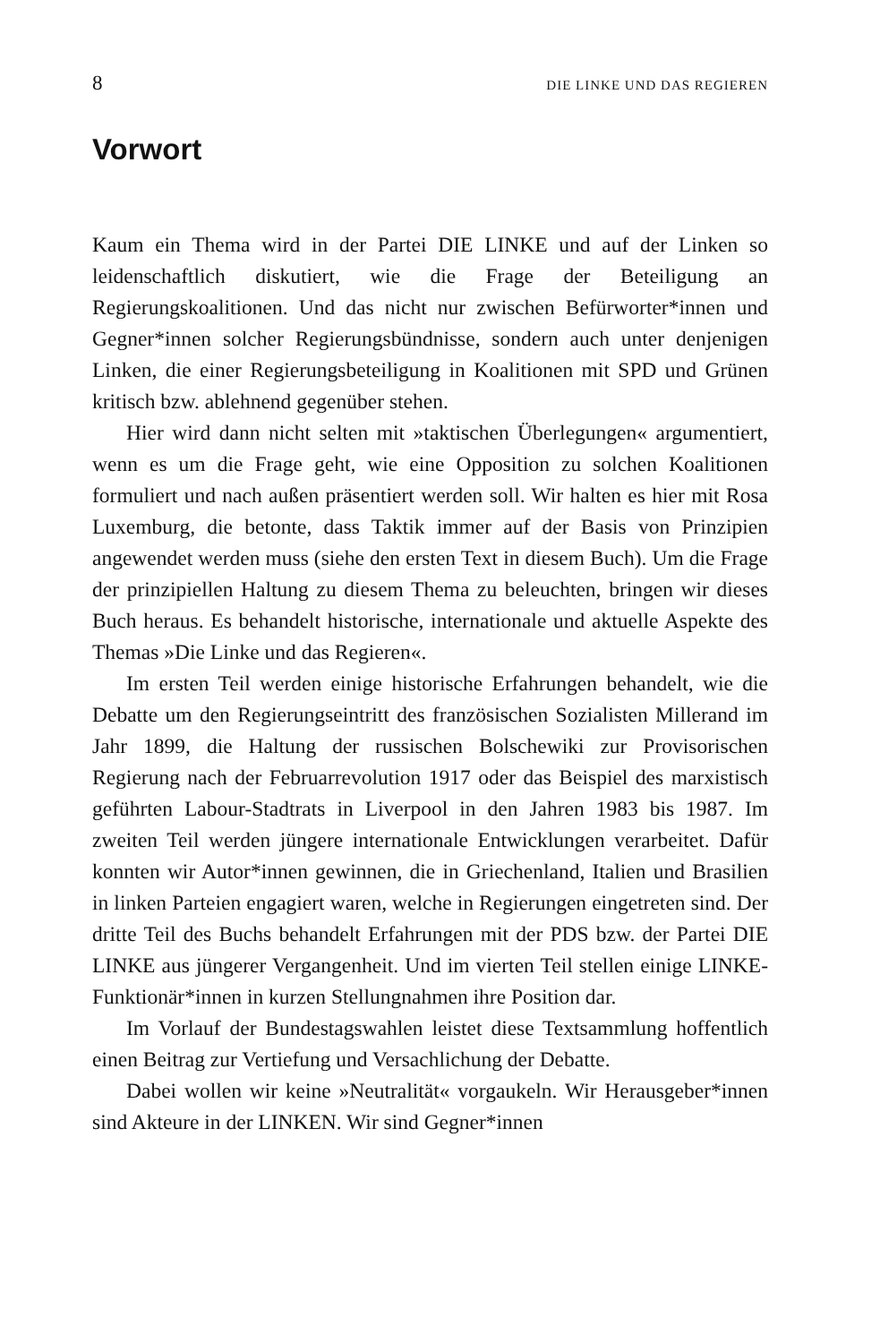8 DIE LINKE UND DAS REGIEREN
Vorwort
Kaum ein Thema wird in der Partei DIE LINKE und auf der Linken so leidenschaftlich diskutiert, wie die Frage der Beteiligung an Regierungskoalitionen. Und das nicht nur zwischen Befürworter*innen und Gegner*innen solcher Regierungsbündnisse, sondern auch unter denjenigen Linken, die einer Regierungsbeteiligung in Koalitionen mit SPD und Grünen kritisch bzw. ablehnend gegenüber stehen.
Hier wird dann nicht selten mit »taktischen Überlegungen« argumentiert, wenn es um die Frage geht, wie eine Opposition zu solchen Koalitionen formuliert und nach außen präsentiert werden soll. Wir halten es hier mit Rosa Luxemburg, die betonte, dass Taktik immer auf der Basis von Prinzipien angewendet werden muss (siehe den ersten Text in diesem Buch). Um die Frage der prinzipiellen Haltung zu diesem Thema zu beleuchten, bringen wir dieses Buch heraus. Es behandelt historische, internationale und aktuelle Aspekte des Themas »Die Linke und das Regieren«.
Im ersten Teil werden einige historische Erfahrungen behandelt, wie die Debatte um den Regierungseintritt des französischen Sozialisten Millerand im Jahr 1899, die Haltung der russischen Bolschewiki zur Provisorischen Regierung nach der Februarrevolution 1917 oder das Beispiel des marxistisch geführten Labour-Stadtrats in Liverpool in den Jahren 1983 bis 1987. Im zweiten Teil werden jüngere internationale Entwicklungen verarbeitet. Dafür konnten wir Autor*innen gewinnen, die in Griechenland, Italien und Brasilien in linken Parteien engagiert waren, welche in Regierungen eingetreten sind. Der dritte Teil des Buchs behandelt Erfahrungen mit der PDS bzw. der Partei DIE LINKE aus jüngerer Vergangenheit. Und im vierten Teil stellen einige LINKE-Funktionär*innen in kurzen Stellungnahmen ihre Position dar.
Im Vorlauf der Bundestagswahlen leistet diese Textsammlung hoffentlich einen Beitrag zur Vertiefung und Versachlichung der Debatte.
Dabei wollen wir keine »Neutralität« vorgaukeln. Wir Herausgeber*innen sind Akteure in der LINKEN. Wir sind Gegner*innen